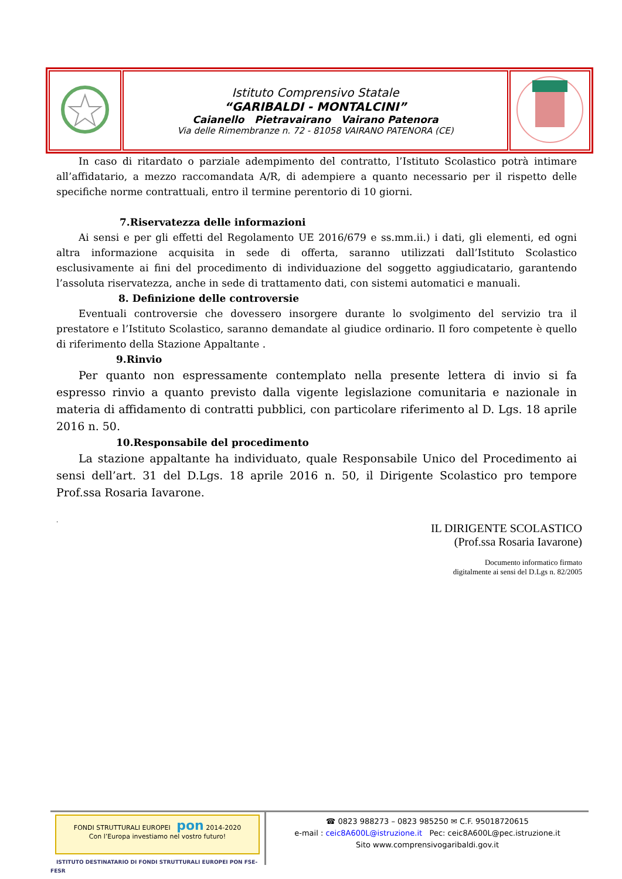| | Istituto Comprensivo Statale “GARIBALDI - MONTALCINI” Caianello Pietravairano Vairano Patenora Via delle Rimembranze n. 72 - 81058 VAIRANO PATENORA (CE) | |
In caso di ritardato o parziale adempimento del contratto, l’Istituto Scolastico potrà intimare all’affidatario, a mezzo raccomandata A/R, di adempiere a quanto necessario per il rispetto delle specifiche norme contrattuali, entro il termine perentorio di 10 giorni.
7.Riservatezza delle informazioni
Ai sensi e per gli effetti del Regolamento UE 2016/679 e ss.mm.ii.) i dati, gli elementi, ed ogni altra informazione acquisita in sede di offerta, saranno utilizzati dall’Istituto Scolastico esclusivamente ai fini del procedimento di individuazione del soggetto aggiudicatario, garantendo l’assoluta riservatezza, anche in sede di trattamento dati, con sistemi automatici e manuali.
8. Definizione delle controversie
Eventuali controversie che dovessero insorgere durante lo svolgimento del servizio tra il prestatore e l’Istituto Scolastico, saranno demandate al giudice ordinario. Il foro competente è quello di riferimento della Stazione Appaltante .
9.Rinvio
Per quanto non espressamente contemplato nella presente lettera di invio si fa espresso rinvio a quanto previsto dalla vigente legislazione comunitaria e nazionale in materia di affidamento di contratti pubblici, con particolare riferimento al D. Lgs. 18 aprile 2016 n. 50.
10.Responsabile del procedimento
La stazione appaltante ha individuato, quale Responsabile Unico del Procedimento ai sensi dell’art. 31 del D.Lgs. 18 aprile 2016 n. 50, il Dirigente Scolastico pro tempore Prof.ssa Rosaria Iavarone.
.
IL DIRIGENTE SCOLASTICO
(Prof.ssa Rosaria Iavarone)
Documento informatico firmato
digitalmente ai sensi del D.Lgs n. 82/2005
FONDI STRUTTURALI EUROPEI pon 2014-2020
Con l’Europa investiamo nel vostro futuro!
ISTITUTO DESTINATARIO DI FONDI STRUTTURALI EUROPEI PON FSE-FESR
☎ 0823 988273 – 0823 985250 ✉ C.F. 95018720615
e-mail : ceic8A600L@istruzione.it Pec: ceic8A600L@pec.istruzione.it
Sito www.comprensivogaribaldi.gov.it